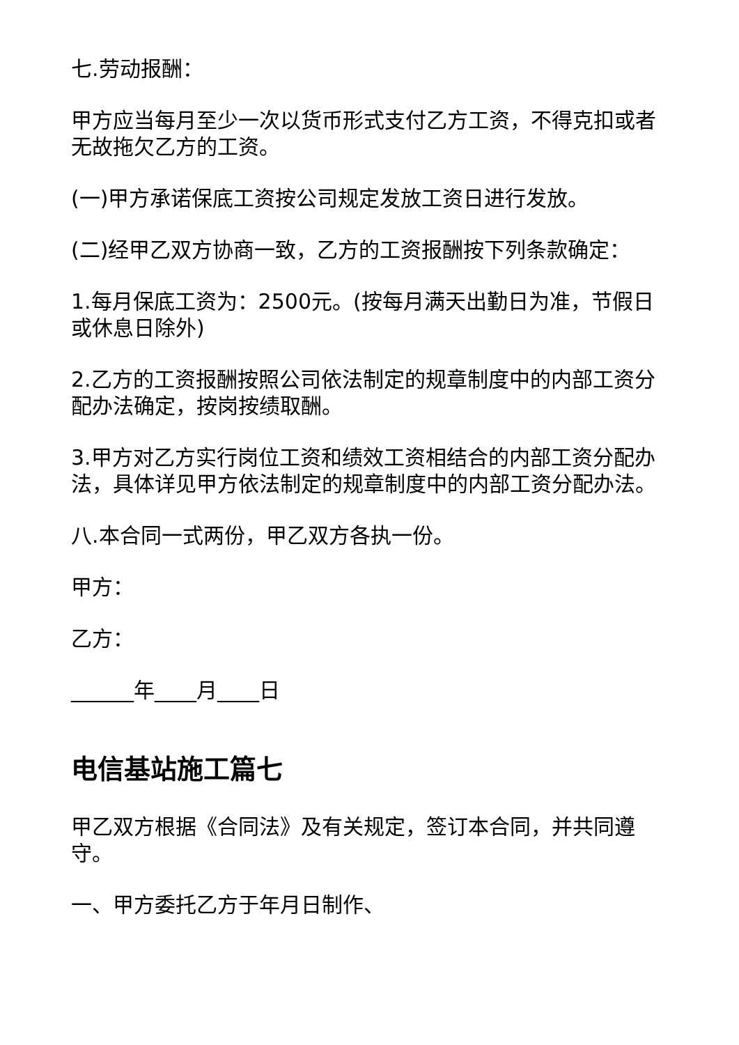七.劳动报酬：
甲方应当每月至少一次以货币形式支付乙方工资，不得克扣或者无故拖欠乙方的工资。
(一)甲方承诺保底工资按公司规定发放工资日进行发放。
(二)经甲乙双方协商一致，乙方的工资报酬按下列条款确定：
1.每月保底工资为：2500元。(按每月满天出勤日为准，节假日或休息日除外)
2.乙方的工资报酬按照公司依法制定的规章制度中的内部工资分配办法确定，按岗按绩取酬。
3.甲方对乙方实行岗位工资和绩效工资相结合的内部工资分配办法，具体详见甲方依法制定的规章制度中的内部工资分配办法。
八.本合同一式两份，甲乙双方各执一份。
甲方：
乙方：
______年____月____日
电信基站施工篇七
甲乙双方根据《合同法》及有关规定，签订本合同，并共同遵守。
一、甲方委托乙方于年月日制作、